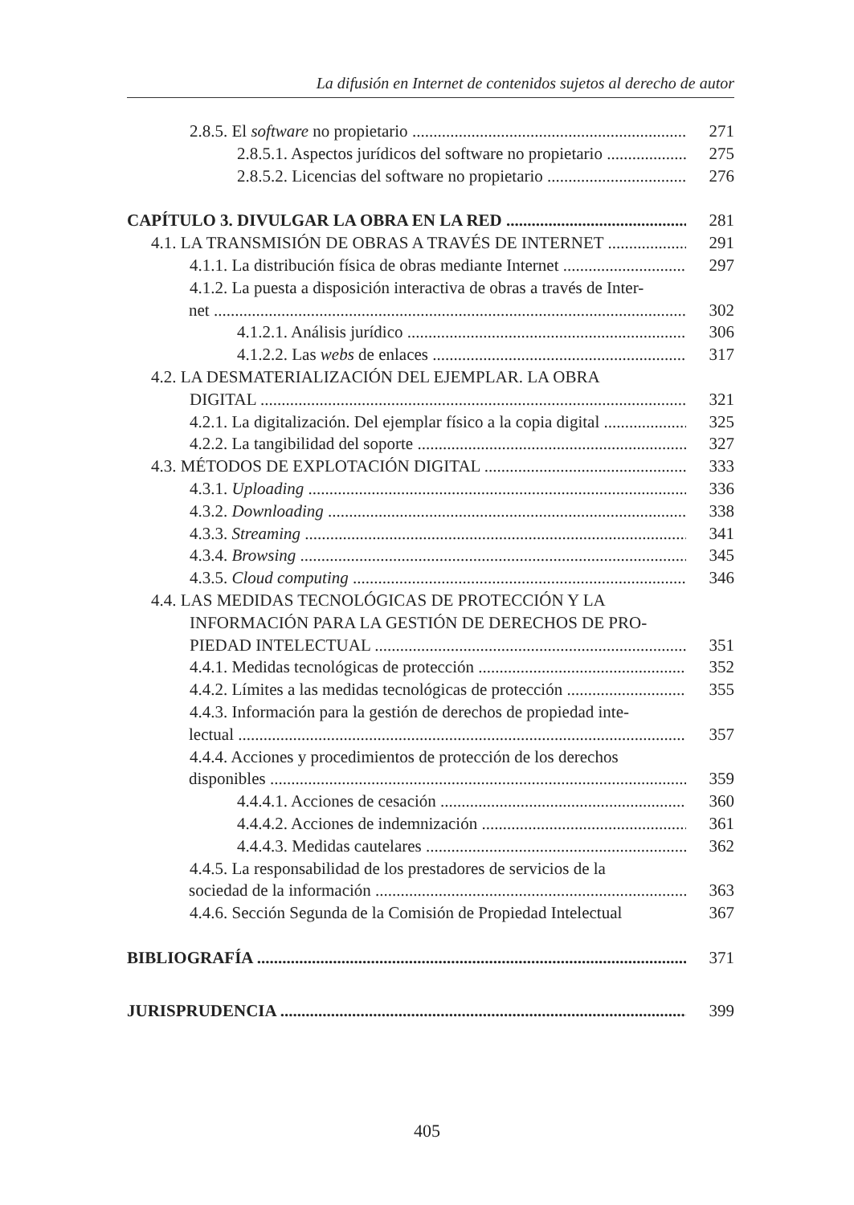La difusión en Internet de contenidos sujetos al derecho de autor
2.8.5. El software no propietario 271
2.8.5.1. Aspectos jurídicos del software no propietario 275
2.8.5.2. Licencias del software no propietario 276
CAPÍTULO 3. DIVULGAR LA OBRA EN LA RED 281
4.1. LA TRANSMISIÓN DE OBRAS A TRAVÉS DE INTERNET 291
4.1.1. La distribución física de obras mediante Internet 297
4.1.2. La puesta a disposición interactiva de obras a través de Inter-
net 302
4.1.2.1. Análisis jurídico 306
4.1.2.2. Las webs de enlaces 317
4.2. LA DESMATERIALIZACIÓN DEL EJEMPLAR. LA OBRA
DIGITAL 321
4.2.1. La digitalización. Del ejemplar físico a la copia digital 325
4.2.2. La tangibilidad del soporte 327
4.3. MÉTODOS DE EXPLOTACIÓN DIGITAL 333
4.3.1. Uploading 336
4.3.2. Downloading 338
4.3.3. Streaming 341
4.3.4. Browsing 345
4.3.5. Cloud computing 346
4.4. LAS MEDIDAS TECNOLÓGICAS DE PROTECCIÓN Y LA
INFORMACIÓN PARA LA GESTIÓN DE DERECHOS DE PRO-
PIEDAD INTELECTUAL 351
4.4.1. Medidas tecnológicas de protección 352
4.4.2. Límites a las medidas tecnológicas de protección 355
4.4.3. Información para la gestión de derechos de propiedad inte-
lectual 357
4.4.4. Acciones y procedimientos de protección de los derechos
disponibles 359
4.4.4.1. Acciones de cesación 360
4.4.4.2. Acciones de indemnización 361
4.4.4.3. Medidas cautelares 362
4.4.5. La responsabilidad de los prestadores de servicios de la
sociedad de la información 363
4.4.6. Sección Segunda de la Comisión de Propiedad Intelectual 367
BIBLIOGRAFÍA 371
JURISPRUDENCIA 399
405